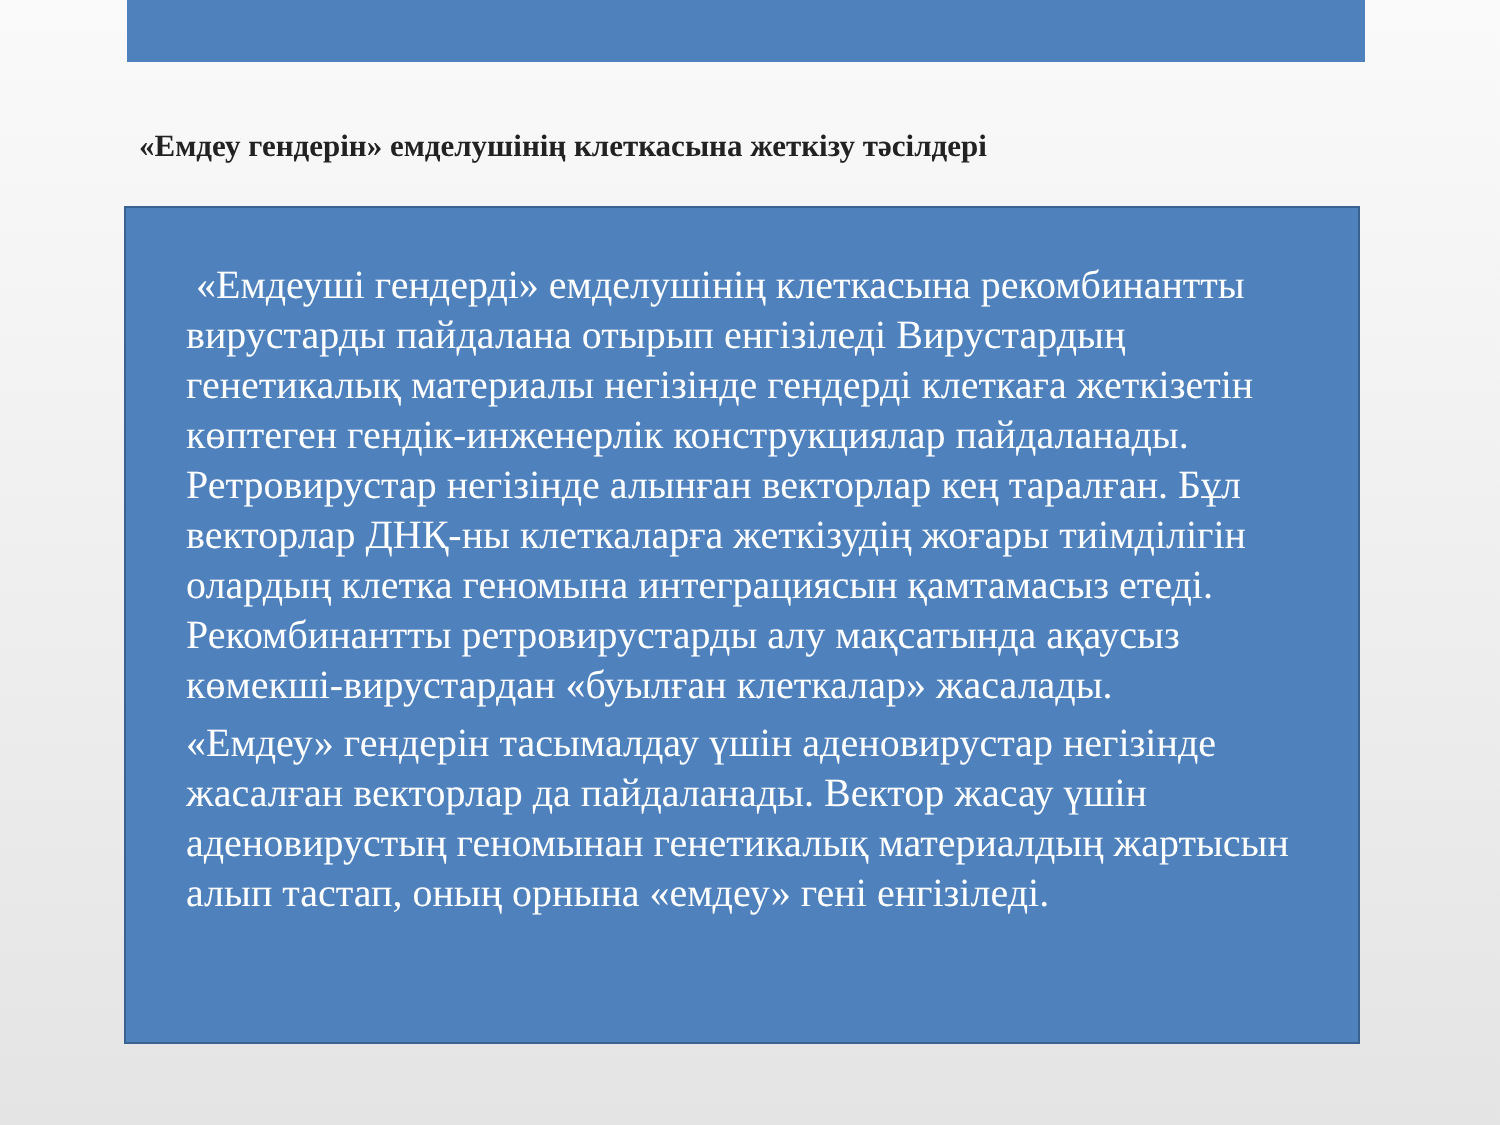«Емдеу гендерін» емделушінің клеткасына жеткізу тәсілдері
«Емдеуші гендерді» емделушінің клеткасына рекомбинантты вирустарды пайдалана отырып енгізіледі Вирустардың генетикалық материалы негізінде гендерді клеткаға жеткізетін көптеген гендік-инженерлік конструкциялар пайдаланады. Ретровирустар негізінде алынған векторлар кең таралған. Бұл векторлар ДНҚ-ны клеткаларға жеткізудің жоғары тиімділігін олардың клетка геномына интеграциясын қамтамасыз етеді. Рекомбинантты ретровирустарды алу мақсатында ақаусыз көмекші-вирустардан «буылған клеткалар» жасалады.
«Емдеу» гендерін тасымалдау үшін аденовирустар негізінде жасалған векторлар да пайдаланады. Вектор жасау үшін аденовирустың геномынан генетикалық материалдың жартысын алып тастап, оның орнына «емдеу» гені енгізіледі.